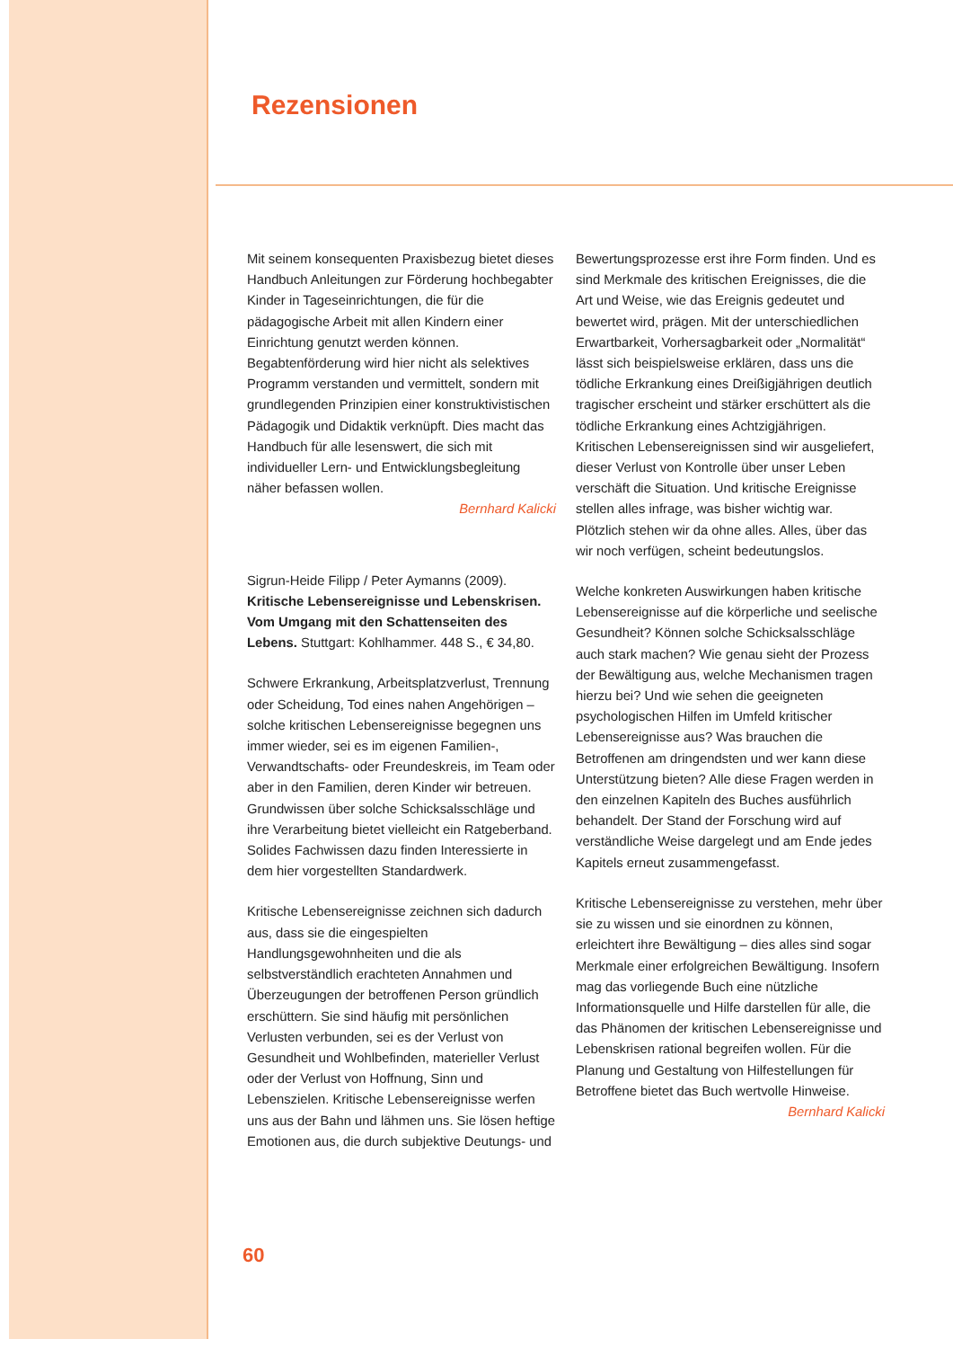Rezensionen
Mit seinem konsequenten Praxisbezug bietet dieses Handbuch Anleitungen zur Förderung hochbegabter Kinder in Tageseinrichtungen, die für die pädagogische Arbeit mit allen Kindern einer Einrichtung genutzt werden können. Begabtenförderung wird hier nicht als selektives Programm verstanden und vermittelt, sondern mit grundlegenden Prinzipien einer konstruktivistischen Pädagogik und Didaktik verknüpft. Dies macht das Handbuch für alle lesenswert, die sich mit individueller Lern- und Entwicklungsbegleitung näher befassen wollen.
Bernhard Kalicki
Sigrun-Heide Filipp / Peter Aymanns (2009). Kritische Lebensereignisse und Lebenskrisen. Vom Umgang mit den Schattenseiten des Lebens. Stuttgart: Kohlhammer. 448 S., € 34,80.
Schwere Erkrankung, Arbeitsplatzverlust, Trennung oder Scheidung, Tod eines nahen Angehörigen – solche kritischen Lebensereignisse begegnen uns immer wieder, sei es im eigenen Familien-, Verwandtschafts- oder Freundeskreis, im Team oder aber in den Familien, deren Kinder wir betreuen. Grundwissen über solche Schicksalsschläge und ihre Verarbeitung bietet vielleicht ein Ratgeberband. Solides Fachwissen dazu finden Interessierte in dem hier vorgestellten Standardwerk.
Kritische Lebensereignisse zeichnen sich dadurch aus, dass sie die eingespielten Handlungsgewohnheiten und die als selbstverständlich erachteten Annahmen und Überzeugungen der betroffenen Person gründlich erschüttern. Sie sind häufig mit persönlichen Verlusten verbunden, sei es der Verlust von Gesundheit und Wohlbefinden, materieller Verlust oder der Verlust von Hoffnung, Sinn und Lebenszielen. Kritische Lebensereignisse werfen uns aus der Bahn und lähmen uns. Sie lösen heftige Emotionen aus, die durch subjektive Deutungs- und
Bewertungsprozesse erst ihre Form finden. Und es sind Merkmale des kritischen Ereignisses, die die Art und Weise, wie das Ereignis gedeutet und bewertet wird, prägen. Mit der unterschiedlichen Erwartbarkeit, Vorhersagbarkeit oder „Normalität“ lässt sich beispielsweise erklären, dass uns die tödliche Erkrankung eines Dreißigjährigen deutlich tragischer erscheint und stärker erschüttert als die tödliche Erkrankung eines Achtzigjährigen. Kritischen Lebensereignissen sind wir ausgeliefert, dieser Verlust von Kontrolle über unser Leben verschäft die Situation. Und kritische Ereignisse stellen alles infrage, was bisher wichtig war. Plötzlich stehen wir da ohne alles. Alles, über das wir noch verfügen, scheint bedeutungslos.
Welche konkreten Auswirkungen haben kritische Lebensereignisse auf die körperliche und seelische Gesundheit? Können solche Schicksalsschläge auch stark machen? Wie genau sieht der Prozess der Bewältigung aus, welche Mechanismen tragen hierzu bei? Und wie sehen die geeigneten psychologischen Hilfen im Umfeld kritischer Lebensereignisse aus? Was brauchen die Betroffenen am dringendsten und wer kann diese Unterstützung bieten? Alle diese Fragen werden in den einzelnen Kapiteln des Buches ausführlich behandelt. Der Stand der Forschung wird auf verständliche Weise dargelegt und am Ende jedes Kapitels erneut zusammengefasst.
Kritische Lebensereignisse zu verstehen, mehr über sie zu wissen und sie einordnen zu können, erleichtert ihre Bewältigung – dies alles sind sogar Merkmale einer erfolgreichen Bewältigung. Insofern mag das vorliegende Buch eine nützliche Informationsquelle und Hilfe darstellen für alle, die das Phänomen der kritischen Lebensereignisse und Lebenskrisen rational begreifen wollen. Für die Planung und Gestaltung von Hilfestellungen für Betroffene bietet das Buch wertvolle Hinweise.
Bernhard Kalicki
60